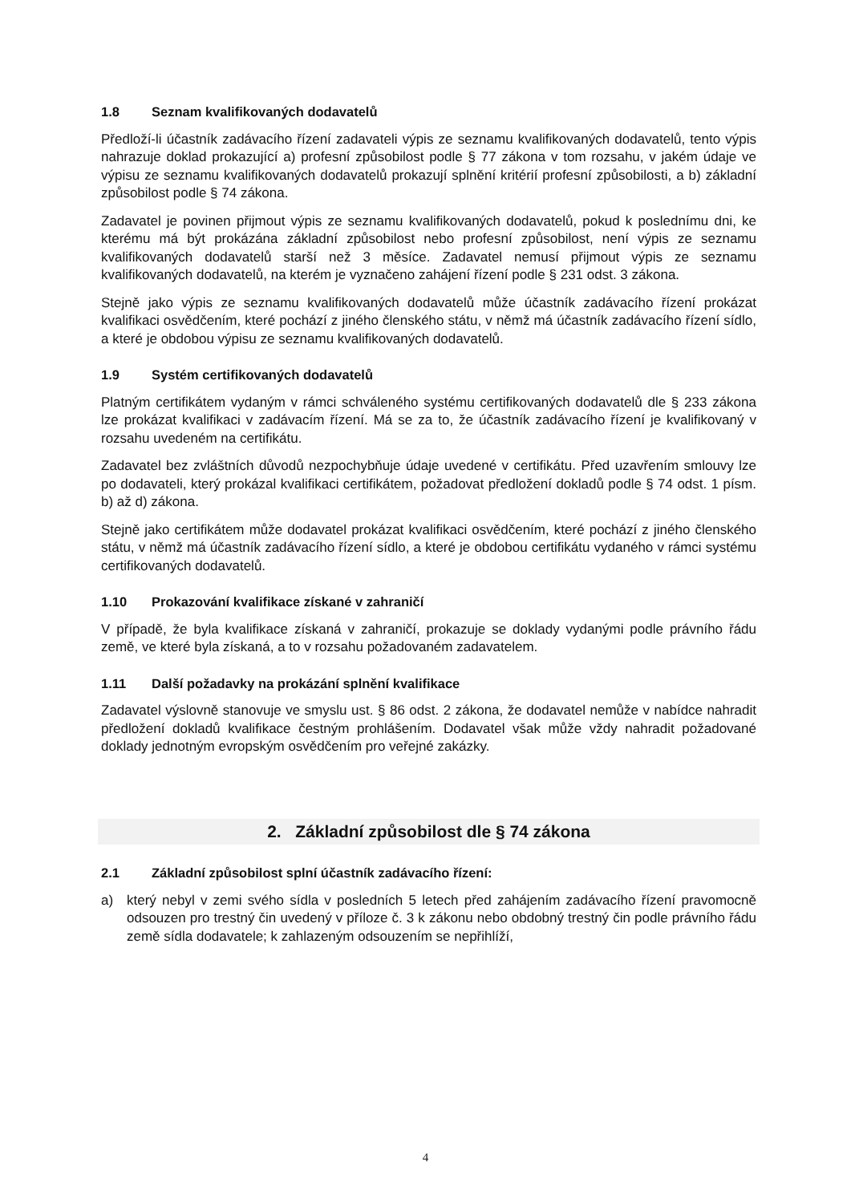1.8 Seznam kvalifikovaných dodavatelů
Předloží-li účastník zadávacího řízení zadavateli výpis ze seznamu kvalifikovaných dodavatelů, tento výpis nahrazuje doklad prokazující a) profesní způsobilost podle § 77 zákona v tom rozsahu, v jakém údaje ve výpisu ze seznamu kvalifikovaných dodavatelů prokazují splnění kritérií profesní způsobilosti, a b) základní způsobilost podle § 74 zákona.
Zadavatel je povinen přijmout výpis ze seznamu kvalifikovaných dodavatelů, pokud k poslednímu dni, ke kterému má být prokázána základní způsobilost nebo profesní způsobilost, není výpis ze seznamu kvalifikovaných dodavatelů starší než 3 měsíce. Zadavatel nemusí přijmout výpis ze seznamu kvalifikovaných dodavatelů, na kterém je vyznačeno zahájení řízení podle § 231 odst. 3 zákona.
Stejně jako výpis ze seznamu kvalifikovaných dodavatelů může účastník zadávacího řízení prokázat kvalifikaci osvědčením, které pochází z jiného členského státu, v němž má účastník zadávacího řízení sídlo, a které je obdobou výpisu ze seznamu kvalifikovaných dodavatelů.
1.9 Systém certifikovaných dodavatelů
Platným certifikátem vydaným v rámci schváleného systému certifikovaných dodavatelů dle § 233 zákona lze prokázat kvalifikaci v zadávacím řízení. Má se za to, že účastník zadávacího řízení je kvalifikovaný v rozsahu uvedeném na certifikátu.
Zadavatel bez zvláštních důvodů nezpochybňuje údaje uvedené v certifikátu. Před uzavřením smlouvy lze po dodavateli, který prokázal kvalifikaci certifikátem, požadovat předložení dokladů podle § 74 odst. 1 písm. b) až d) zákona.
Stejně jako certifikátem může dodavatel prokázat kvalifikaci osvědčením, které pochází z jiného členského státu, v němž má účastník zadávacího řízení sídlo, a které je obdobou certifikátu vydaného v rámci systému certifikovaných dodavatelů.
1.10 Prokazování kvalifikace získané v zahraničí
V případě, že byla kvalifikace získaná v zahraničí, prokazuje se doklady vydanými podle právního řádu země, ve které byla získaná, a to v rozsahu požadovaném zadavatelem.
1.11 Další požadavky na prokázání splnění kvalifikace
Zadavatel výslovně stanovuje ve smyslu ust. § 86 odst. 2 zákona, že dodavatel nemůže v nabídce nahradit předložení dokladů kvalifikace čestným prohlášením. Dodavatel však může vždy nahradit požadované doklady jednotným evropským osvědčením pro veřejné zakázky.
2. Základní způsobilost dle § 74 zákona
2.1 Základní způsobilost splní účastník zadávacího řízení:
a) který nebyl v zemi svého sídla v posledních 5 letech před zahájením zadávacího řízení pravomocně odsouzen pro trestný čin uvedený v příloze č. 3 k zákonu nebo obdobný trestný čin podle právního řádu země sídla dodavatele; k zahlazeným odsouzením se nepřihlíží,
4